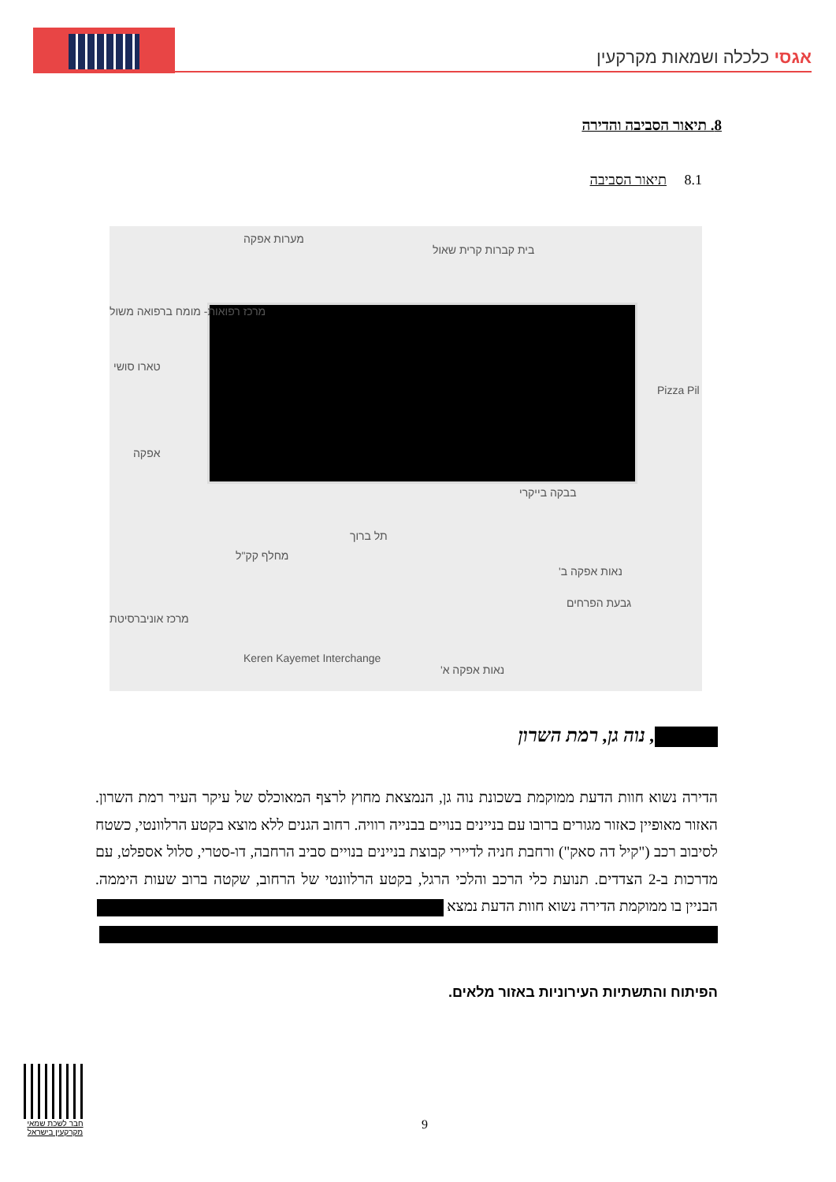אגסי כלכלה ושמאות מקרקעין
8. תיאור הסביבה והדירה
8.1 תיאור הסביבה
מערות אפקה
בית קברות קרית שאול
מרכז רפואות- מומח ברפואה משול
טארו סושי
אפקה
מחלף קק"ל
תל ברוך
בבקה בייקרי
נאות אפקה ב'
גבעת הפרחים
מרכז אוניברסיטת
Keren Kayemet Interchange
נאות אפקה א'
Pizza Pil
, נוה גן, רמת השרון
הדירה נשוא חוות הדעת ממוקמת בשכונת נוה גן, הנמצאת מחוץ לרצף המאוכלס של עיקר העיר רמת השרון. האזור מאופיין כאזור מגורים ברובו עם בניינים בנויים בבנייה רוויה. רחוב הגנים ללא מוצא בקטע הרלוונטי, כשטח לסיבוב רכב ("קיל דה סאק") ורחבת חניה לדיירי קבוצת בניינים בנויים סביב הרחבה, דו-סטרי, סלול אספלט, עם מדרכות ב-2 הצדדים. תנועת כלי הרכב והלכי הרגל, בקטע הרלוונטי של הרחוב, שקטה ברוב שעות היממה. הבניין בו ממוקמת הדירה נשוא חוות הדעת נמצא
הפיתוח והתשתיות העירוניות באזור מלאים.
חבר לשכת שמאי מקרקעין בישראל
9